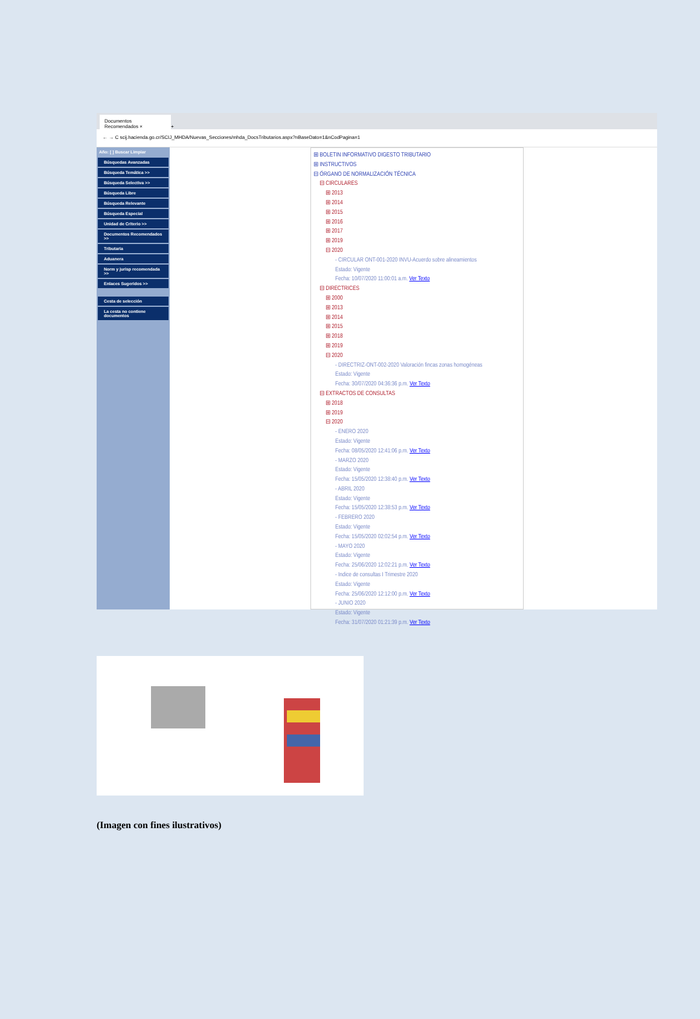Documentos Recomendados ×
+
← → C scij.hacienda.go.cr/SCIJ_MHDA/Nuevas_Secciones/mhda_DocsTributarios.aspx?nBaseDato=1&nCodPagina=1
Año: [ ] Buscar Limpiar
Búsquedas Avanzadas
Búsqueda Temática >>
Búsqueda Selectiva >>
Búsqueda Libre
Búsqueda Relevante
Búsqueda Especial
Unidad de Criterio >>
Documentos Recomendados >>
Tributaria
Aduanera
Norm y jurisp recomendada >>
Enlaces Sugeridos >>
Cesta de selección
La cesta no contiene documentos
⊞ BOLETIN INFORMATIVO DIGESTO TRIBUTARIO
⊞ INSTRUCTIVOS
⊟ ÓRGANO DE NORMALIZACIÓN TÉCNICA
⊟ CIRCULARES
⊞ 2013
⊞ 2014
⊞ 2015
⊞ 2016
⊞ 2017
⊞ 2019
⊟ 2020
- CIRCULAR ONT-001-2020 INVU-Acuerdo sobre alineamientos
Estado: Vigente
Fecha: 10/07/2020 11:00:01 a.m. Ver Texto
⊟ DIRECTRICES
⊞ 2000
⊞ 2013
⊞ 2014
⊞ 2015
⊞ 2018
⊞ 2019
⊟ 2020
- DIRECTRIZ-ONT-002-2020 Valoración fincas zonas homogéneas
Estado: Vigente
Fecha: 30/07/2020 04:36:36 p.m. Ver Texto
⊟ EXTRACTOS DE CONSULTAS
⊞ 2018
⊞ 2019
⊟ 2020
- ENERO 2020
Estado: Vigente
Fecha: 08/05/2020 12:41:06 p.m. Ver Texto
- MARZO 2020
Estado: Vigente
Fecha: 15/05/2020 12:38:40 p.m. Ver Texto
- ABRIL 2020
Estado: Vigente
Fecha: 15/05/2020 12:38:53 p.m. Ver Texto
- FEBRERO 2020
Estado: Vigente
Fecha: 15/05/2020 02:02:54 p.m. Ver Texto
- MAYO 2020
Estado: Vigente
Fecha: 25/06/2020 12:02:21 p.m. Ver Texto
- Indice de consultas I Trimestre 2020
Estado: Vigente
Fecha: 25/06/2020 12:12:00 p.m. Ver Texto
- JUNIO 2020
Estado: Vigente
Fecha: 31/07/2020 01:21:39 p.m. Ver Texto
(Imagen con fines ilustrativos)